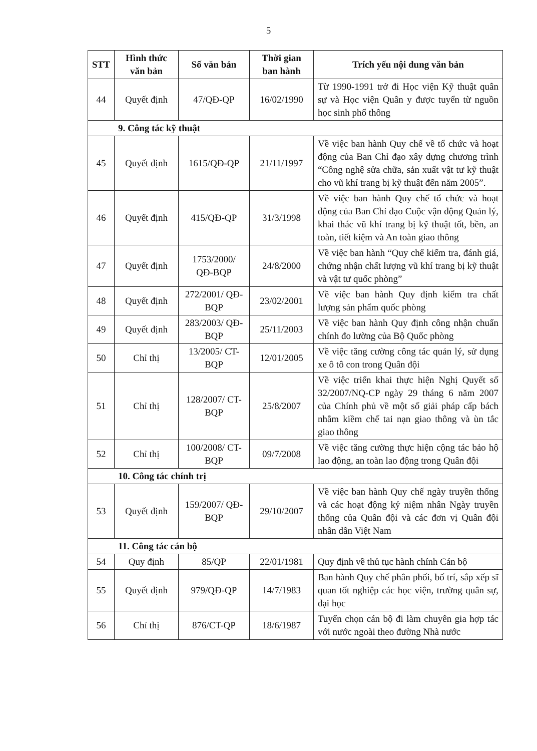5
| STT | Hình thức văn bản | Số văn bản | Thời gian ban hành | Trích yếu nội dung văn bản |
| --- | --- | --- | --- | --- |
| 44 | Quyết định | 47/QĐ-QP | 16/02/1990 | Từ 1990-1991 trở đi Học viện Kỹ thuật quân sự và Học viện Quân y được tuyển từ nguồn học sinh phổ thông |
| 9. Công tác kỹ thuật | | | | |
| 45 | Quyết định | 1615/QĐ-QP | 21/11/1997 | Về việc ban hành Quy chế về tổ chức và hoạt động của Ban Chỉ đạo xây dựng chương trình “Công nghệ sửa chữa, sản xuất vật tư kỹ thuật cho vũ khí trang bị kỹ thuật đến năm 2005”. |
| 46 | Quyết định | 415/QĐ-QP | 31/3/1998 | Về việc ban hành Quy chế tổ chức và hoạt động của Ban Chỉ đạo Cuộc vận động Quản lý, khai thác vũ khí trang bị kỹ thuật tốt, bền, an toàn, tiết kiệm và An toàn giao thông |
| 47 | Quyết định | 1753/2000/ QĐ-BQP | 24/8/2000 | Về việc ban hành “Quy chế kiểm tra, đánh giá, chứng nhận chất lượng vũ khí trang bị kỹ thuật và vật tư quốc phòng” |
| 48 | Quyết định | 272/2001/ QĐ-BQP | 23/02/2001 | Về việc ban hành Quy định kiểm tra chất lượng sản phẩm quốc phòng |
| 49 | Quyết định | 283/2003/ QĐ-BQP | 25/11/2003 | Về việc ban hành Quy định công nhận chuẩn chính đo lường của Bộ Quốc phòng |
| 50 | Chỉ thị | 13/2005/ CT-BQP | 12/01/2005 | Về việc tăng cường công tác quản lý, sử dụng xe ô tô con trong Quân đội |
| 51 | Chỉ thị | 128/2007/ CT-BQP | 25/8/2007 | Về việc triển khai thực hiện Nghị Quyết số 32/2007/NQ-CP ngày 29 tháng 6 năm 2007 của Chính phủ về một số giải pháp cấp bách nhằm kiềm chế tai nạn giao thông và ùn tắc giao thông |
| 52 | Chỉ thị | 100/2008/ CT-BQP | 09/7/2008 | Về việc tăng cường thực hiện cộng tác bảo hộ lao động, an toàn lao động trong Quân đội |
| 10. Công tác chính trị | | | | |
| 53 | Quyết định | 159/2007/ QĐ-BQP | 29/10/2007 | Về việc ban hành Quy chế ngày truyền thống và các hoạt động kỷ niệm nhân Ngày truyền thống của Quân đội và các đơn vị Quân đội nhân dân Việt Nam |
| 11. Công tác cán bộ | | | | |
| 54 | Quy định | 85/QP | 22/01/1981 | Quy định về thủ tục hành chính Cán bộ |
| 55 | Quyết định | 979/QĐ-QP | 14/7/1983 | Ban hành Quy chế phân phối, bố trí, sắp xếp sĩ quan tốt nghiệp các học viện, trường quân sự, đại học |
| 56 | Chỉ thị | 876/CT-QP | 18/6/1987 | Tuyển chọn cán bộ đi làm chuyên gia hợp tác với nước ngoài theo đường Nhà nước |